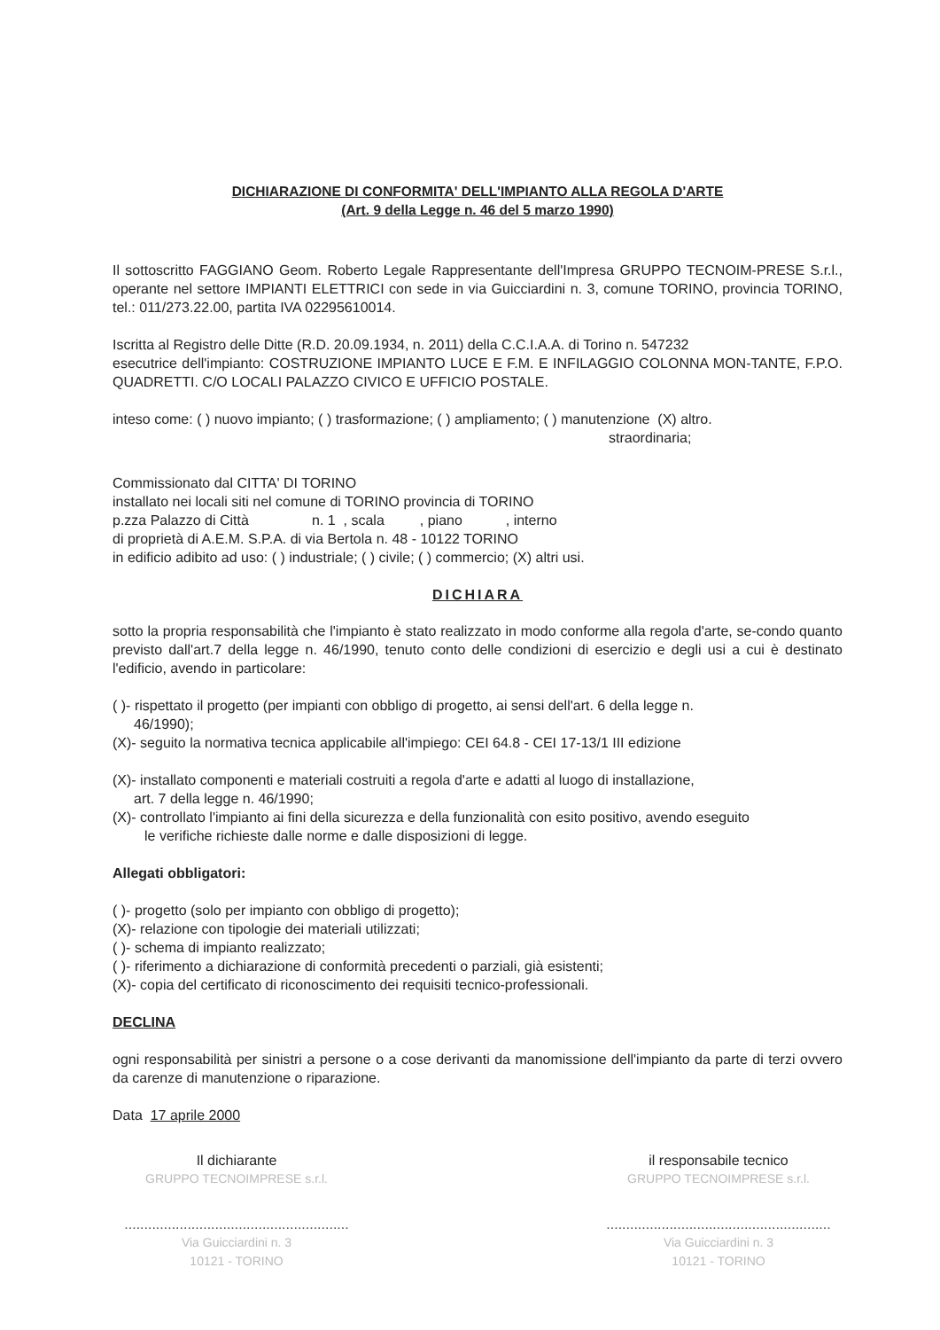DICHIARAZIONE DI CONFORMITA' DELL'IMPIANTO ALLA REGOLA D'ARTE
(Art. 9 della Legge n. 46 del 5 marzo 1990)
Il sottoscritto FAGGIANO Geom. Roberto Legale Rappresentante dell'Impresa GRUPPO TECNOIM-PRESE S.r.l., operante nel settore IMPIANTI ELETTRICI con sede in via Guicciardini n. 3, comune TORINO, provincia TORINO, tel.: 011/273.22.00, partita IVA 02295610014.
Iscritta al Registro delle Ditte (R.D. 20.09.1934, n. 2011) della C.C.I.A.A. di Torino n. 547232
esecutrice dell'impianto: COSTRUZIONE IMPIANTO LUCE E F.M. E INFILAGGIO COLONNA MON-TANTE, F.P.O. QUADRETTI. C/O LOCALI PALAZZO CIVICO E UFFICIO POSTALE.
inteso come: ( ) nuovo impianto; ( ) trasformazione; ( ) ampliamento; ( ) manutenzione (X) altro.
straordinaria;
Commissionato dal CITTA' DI TORINO
installato nei locali siti nel comune di TORINO provincia di TORINO
p.zza Palazzo di Città n. 1 , scala , piano , interno
di proprietà di A.E.M. S.P.A. di via Bertola n. 48 - 10122 TORINO
in edificio adibito ad uso: ( ) industriale; ( ) civile; ( ) commercio; (X) altri usi.
DICHIARA
sotto la propria responsabilità che l'impianto è stato realizzato in modo conforme alla regola d'arte, se-condo quanto previsto dall'art.7 della legge n. 46/1990, tenuto conto delle condizioni di esercizio e degli usi a cui è destinato l'edificio, avendo in particolare:
( )- rispettato il progetto (per impianti con obbligo di progetto, ai sensi dell'art. 6 della legge n.
46/1990);
(X)- seguito la normativa tecnica applicabile all'impiego: CEI 64.8 - CEI 17-13/1 III edizione
(X)- installato componenti e materiali costruiti a regola d'arte e adatti al luogo di installazione,
art. 7 della legge n. 46/1990;
(X)- controllato l'impianto ai fini della sicurezza e della funzionalità con esito positivo, avendo eseguito
le verifiche richieste dalle norme e dalle disposizioni di legge.
Allegati obbligatori:
( )- progetto (solo per impianto con obbligo di progetto);
(X)- relazione con tipologie dei materiali utilizzati;
( )- schema di impianto realizzato;
( )- riferimento a dichiarazione di conformità precedenti o parziali, già esistenti;
(X)- copia del certificato di riconoscimento dei requisiti tecnico-professionali.
DECLINA
ogni responsabilità per sinistri a persone o a cose derivanti da manomissione dell'impianto da parte di terzi ovvero da carenze di manutenzione o riparazione.
Data 17 aprile 2000
Il dichiarante
GRUPPO TECNOIMPRESE s.r.l.
.........................................................
Via Guicciardini n. 3
10121 - TORINO
il responsabile tecnico
GRUPPO TECNOIMPRESE s.r.l.
.........................................................
Via Guicciardini n. 3
10121 - TORINO